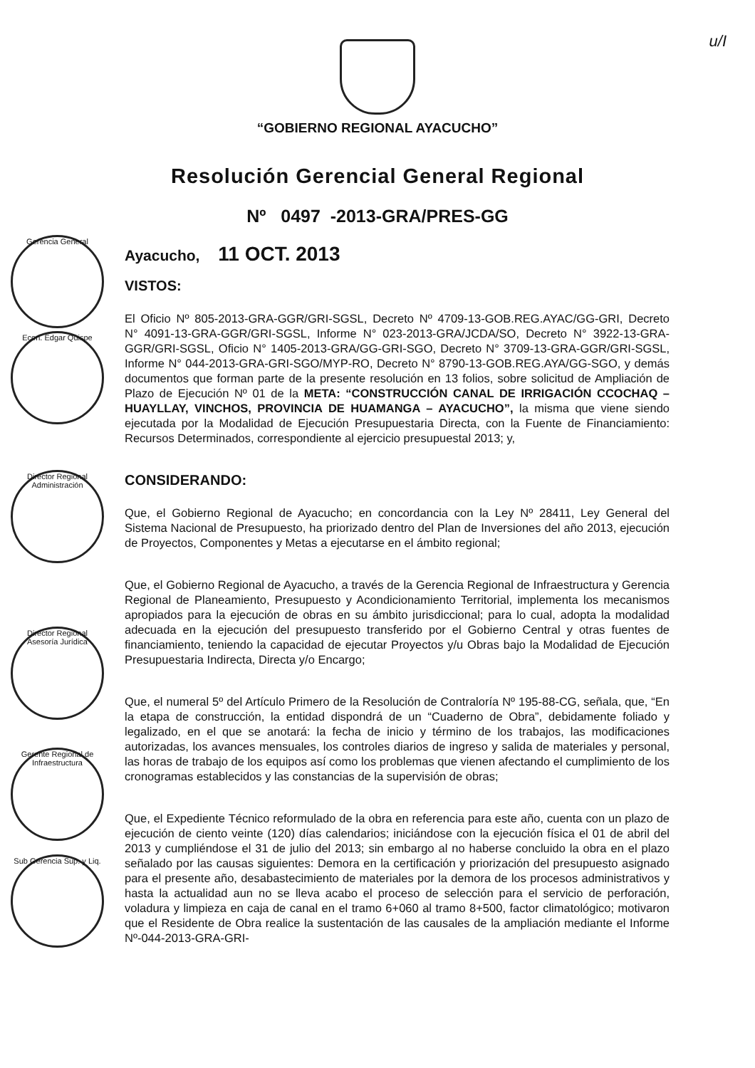u/I
“GOBIERNO REGIONAL AYACUCHO”
Resolución Gerencial General Regional
Nº 0497 -2013-GRA/PRES-GG
Gerencia General
Econ. Edgar Quispe
Director Regional Administración
Director Regional Asesoría Jurídica
Gerente Regional de Infraestructura
Sub Gerencia Sup. y Liq.
Ayacucho, 11 OCT. 2013
VISTOS:
El Oficio Nº 805-2013-GRA-GGR/GRI-SGSL, Decreto Nº 4709-13-GOB.REG.AYAC/GG-GRI, Decreto N° 4091-13-GRA-GGR/GRI-SGSL, Informe N° 023-2013-GRA/JCDA/SO, Decreto N° 3922-13-GRA-GGR/GRI-SGSL, Oficio N° 1405-2013-GRA/GG-GRI-SGO, Decreto N° 3709-13-GRA-GGR/GRI-SGSL, Informe N° 044-2013-GRA-GRI-SGO/MYP-RO, Decreto N° 8790-13-GOB.REG.AYA/GG-SGO, y demás documentos que forman parte de la presente resolución en 13 folios, sobre solicitud de Ampliación de Plazo de Ejecución Nº 01 de la META: “CONSTRUCCIÓN CANAL DE IRRIGACIÓN CCOCHAQ – HUAYLLAY, VINCHOS, PROVINCIA DE HUAMANGA – AYACUCHO”, la misma que viene siendo ejecutada por la Modalidad de Ejecución Presupuestaria Directa, con la Fuente de Financiamiento: Recursos Determinados, correspondiente al ejercicio presupuestal 2013; y,
CONSIDERANDO:
Que, el Gobierno Regional de Ayacucho; en concordancia con la Ley Nº 28411, Ley General del Sistema Nacional de Presupuesto, ha priorizado dentro del Plan de Inversiones del año 2013, ejecución de Proyectos, Componentes y Metas a ejecutarse en el ámbito regional;
Que, el Gobierno Regional de Ayacucho, a través de la Gerencia Regional de Infraestructura y Gerencia Regional de Planeamiento, Presupuesto y Acondicionamiento Territorial, implementa los mecanismos apropiados para la ejecución de obras en su ámbito jurisdiccional; para lo cual, adopta la modalidad adecuada en la ejecución del presupuesto transferido por el Gobierno Central y otras fuentes de financiamiento, teniendo la capacidad de ejecutar Proyectos y/u Obras bajo la Modalidad de Ejecución Presupuestaria Indirecta, Directa y/o Encargo;
Que, el numeral 5º del Artículo Primero de la Resolución de Contraloría Nº 195-88-CG, señala, que, “En la etapa de construcción, la entidad dispondrá de un “Cuaderno de Obra”, debidamente foliado y legalizado, en el que se anotará: la fecha de inicio y término de los trabajos, las modificaciones autorizadas, los avances mensuales, los controles diarios de ingreso y salida de materiales y personal, las horas de trabajo de los equipos así como los problemas que vienen afectando el cumplimiento de los cronogramas establecidos y las constancias de la supervisión de obras;
Que, el Expediente Técnico reformulado de la obra en referencia para este año, cuenta con un plazo de ejecución de ciento veinte (120) días calendarios; iniciándose con la ejecución física el 01 de abril del 2013 y cumpliéndose el 31 de julio del 2013; sin embargo al no haberse concluido la obra en el plazo señalado por las causas siguientes: Demora en la certificación y priorización del presupuesto asignado para el presente año, desabastecimiento de materiales por la demora de los procesos administrativos y hasta la actualidad aun no se lleva acabo el proceso de selección para el servicio de perforación, voladura y limpieza en caja de canal en el tramo 6+060 al tramo 8+500, factor climatológico; motivaron que el Residente de Obra realice la sustentación de las causales de la ampliación mediante el Informe Nº-044-2013-GRA-GRI-